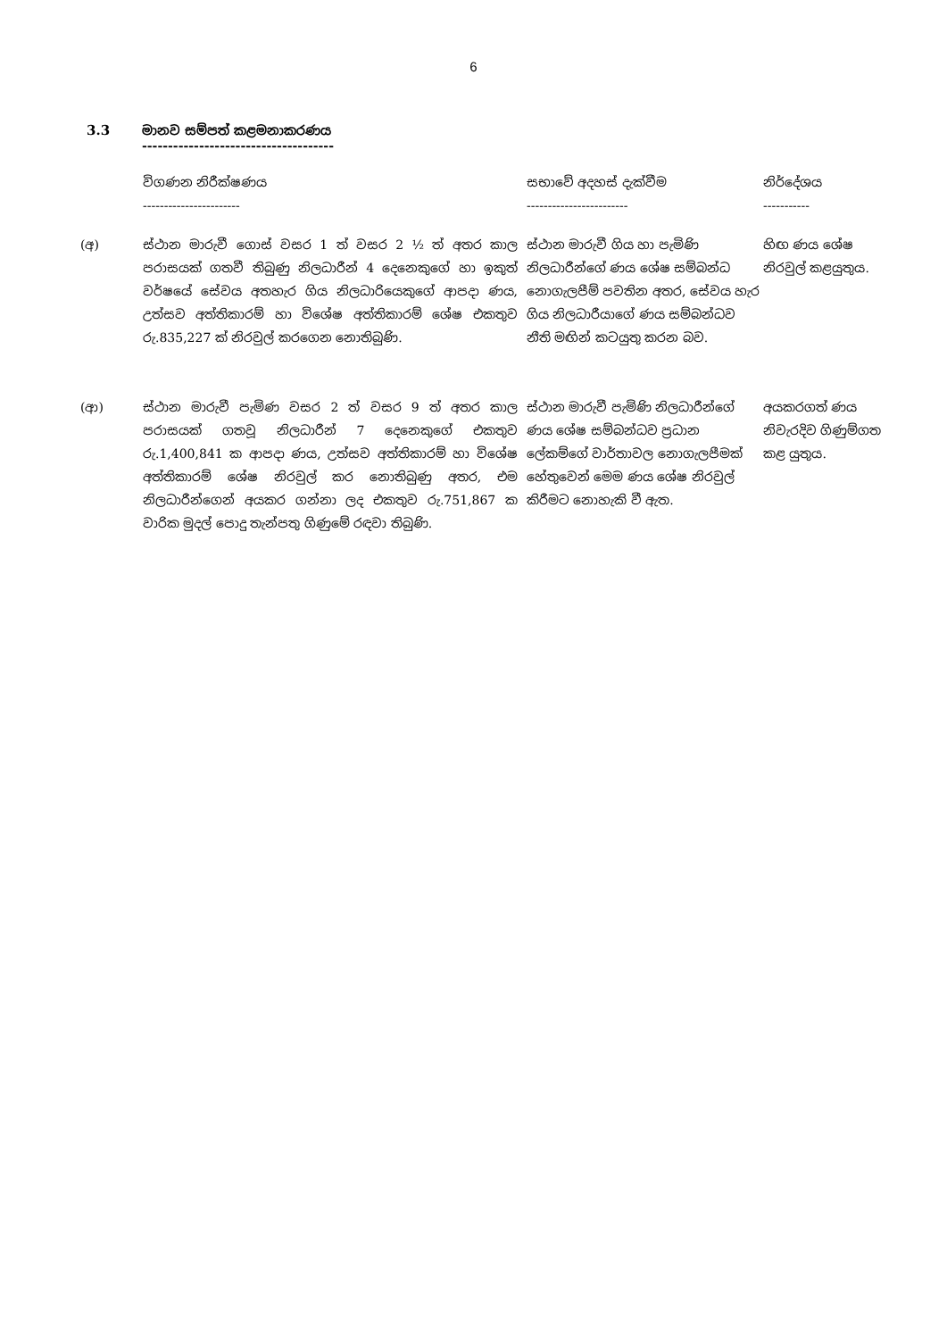6
3.3 මානව සම්පත් කළමනාකරණය
-------------------------------------
| | විගණන නිරීක්ෂණය ----------------------- | සභාවේ අදහස් දැක්වීම ------------------------ | නිර්දේශය ----------- |
| --- | --- | --- | --- |
| (අ) | ස්ථාන මාරුවී ගොස් වසර 1 ත් වසර 2 ½ ත් අතර කාල පරාසයක් ගතවී තිබුණු නිලධාරීන් 4 දෙනෙකුගේ හා ඉකුත් වර්ෂයේ සේවය අතහැර ගිය නිලධාරියෙකුගේ ආපදා ණය, උත්සව අත්තිකාරම් හා විශේෂ අත්තිකාරම් ශේෂ එකතුව රු.835,227 ක් නිරවුල් කරගෙන නොතිබුණි. | ස්ථාන මාරුවී ගිය හා පැමිණි නිලධාරීන්ගේ ණය ශේෂ සම්බන්ධ නොගැලපීම් පවතින අතර, සේවය හැර ගිය නිලධාරීයාගේ ණය සම්බන්ධව නීති මඟින් කටයුතු කරන බව. | හිඟ ණය ශේෂ නිරවුල් කළයුතුය. |
| (ආ) | ස්ථාන මාරුවී පැමිණ වසර 2 ත් වසර 9 ත් අතර කාල පරාසයක් ගතවූ නිලධාරීන් 7 දෙනෙකුගේ එකතුව රු.1,400,841 ක ආපදා ණය, උත්සව අත්තිකාරම් හා විශේෂ අත්තිකාරම් ශේෂ නිරවුල් කර නොතිබුණු අතර, එම නිලධාරීන්ගෙන් අයකර ගන්නා ලද එකතුව රු.751,867 ක වාරික මුදල් පොදු තැන්පතු ගිණුමේ රඳවා තිබුණි. | ස්ථාන මාරුවී පැමිණි නිලධාරීන්ගේ ණය ශේෂ සම්බන්ධව ප්‍රධාන ලේකම්ගේ වාර්තාවල නොගැලපීමක් හේතුවෙන් මෙම ණය ශේෂ නිරවුල් කිරීමට නොහැකි වී ඇත. | අයකරගත් ණය නිවැරදිව ගිණුම්ගත කළ යුතුය. |